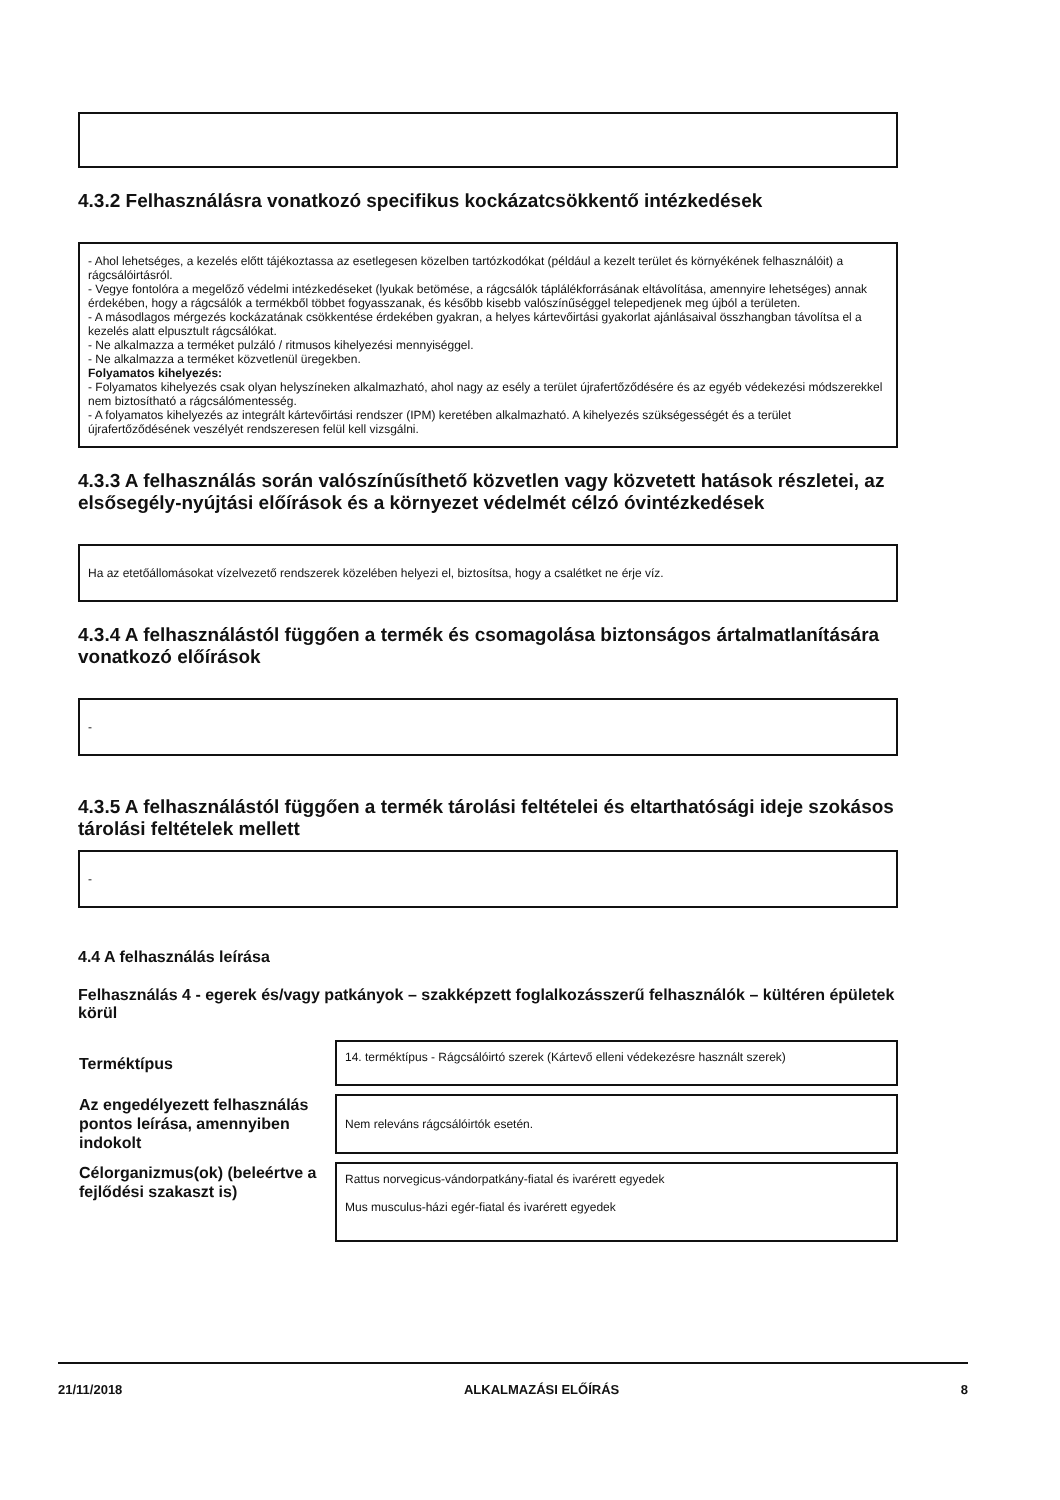4.3.2 Felhasználásra vonatkozó specifikus kockázatcsökkentő intézkedések
- Ahol lehetséges, a kezelés előtt tájékoztassa az esetlegesen közelben tartózkodókat (például a kezelt terület és környékének felhasználóit) a rágcsálóirtásról.
- Vegye fontolóra a megelőző védelmi intézkedéseket (lyukak betömése, a rágcsálók táplálékforrásának eltávolítása, amennyire lehetséges) annak érdekében, hogy a rágcsálók a termékből többet fogyasszanak, és később kisebb valószínűséggel telepedjenek meg újból a területen.
- A másodlagos mérgezés kockázatának csökkentése érdekében gyakran, a helyes kártevőirtási gyakorlat ajánlásaival összhangban távolítsa el a kezelés alatt elpusztult rágcsálókat.
- Ne alkalmazza a terméket pulzáló / ritmusos kihelyezési mennyiséggel.
- Ne alkalmazza a terméket közvetlenül üregekben.
Folyamatos kihelyezés:
- Folyamatos kihelyezés csak olyan helyszíneken alkalmazható, ahol nagy az esély a terület újrafertőződésére és az egyéb védekezési módszerekkel nem biztosítható a rágcsálómentesség.
- A folyamatos kihelyezés az integrált kártevőirtási rendszer (IPM) keretében alkalmazható. A kihelyezés szükségességét és a terület újrafertőződésének veszélyét rendszeresen felül kell vizsgálni.
4.3.3 A felhasználás során valószínűsíthető közvetlen vagy közvetett hatások részletei, az elsősegély-nyújtási előírások és a környezet védelmét célzó óvintézkedések
Ha az etetőállomásokat vízelvezető rendszerek közelében helyezi el, biztosítsa, hogy a csalétket ne érje víz.
4.3.4 A felhasználástól függően a termék és csomagolása biztonságos ártalmatlanítására vonatkozó előírások
-
4.3.5 A felhasználástól függően a termék tárolási feltételei és eltarthatósági ideje szokásos tárolási feltételek mellett
-
4.4 A felhasználás leírása
Felhasználás 4 - egerek és/vagy patkányok – szakképzett foglalkozásszerű felhasználók – kültéren épületek körül
| Terméktípus | 14. terméktípus - Rágcsálóirtó szerek (Kártevő elleni védekezésre használt szerek) |
| Az engedélyezett felhasználás pontos leírása, amennyiben indokolt | Nem releváns rágcsálóirtók esetén. |
| Célorganizmus(ok) (beleértve a fejlődési szakaszt is) | Rattus norvegicus-vándorpatkány-fiatal és ivarérett egyedek Mus musculus-házi egér-fiatal és ivarérett egyedek |
21/11/2018 ALKALMAZÁSI ELŐÍRÁS 8